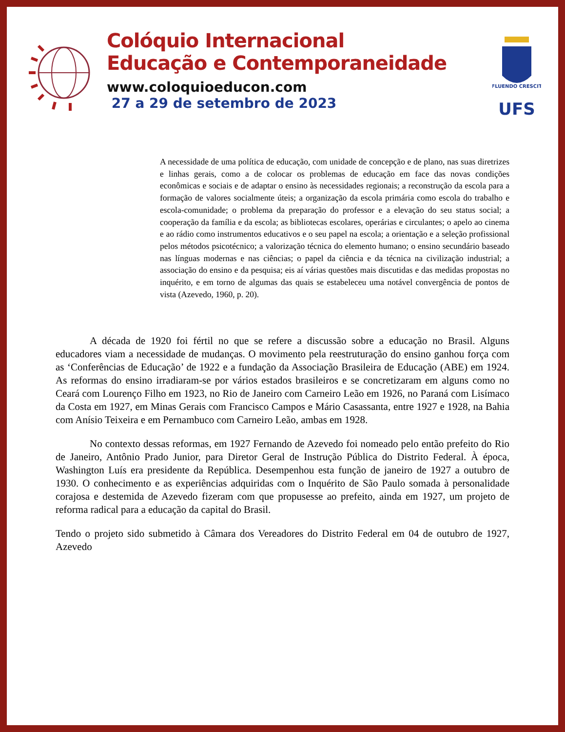Colóquio Internacional
Educação e Contemporaneidade
www.coloquioeducon.com
27 a 29 de setembro de 2023
FLUENDO CRESCIT
UFS
A necessidade de uma política de educação, com unidade de concepção e de plano, nas suas diretrizes e linhas gerais, como a de colocar os problemas de educação em face das novas condições econômicas e sociais e de adaptar o ensino às necessidades regionais; a reconstrução da escola para a formação de valores socialmente úteis; a organização da escola primária como escola do trabalho e escola-comunidade; o problema da preparação do professor e a elevação do seu status social; a cooperação da família e da escola; as bibliotecas escolares, operárias e circulantes; o apelo ao cinema e ao rádio como instrumentos educativos e o seu papel na escola; a orientação e a seleção profissional pelos métodos psicotécnico; a valorização técnica do elemento humano; o ensino secundário baseado nas línguas modernas e nas ciências; o papel da ciência e da técnica na civilização industrial; a associação do ensino e da pesquisa; eis aí várias questões mais discutidas e das medidas propostas no inquérito, e em torno de algumas das quais se estabeleceu uma notável convergência de pontos de vista (Azevedo, 1960, p. 20).
A década de 1920 foi fértil no que se refere a discussão sobre a educação no Brasil. Alguns educadores viam a necessidade de mudanças. O movimento pela reestruturação do ensino ganhou força com as ‘Conferências de Educação’ de 1922 e a fundação da Associação Brasileira de Educação (ABE) em 1924. As reformas do ensino irradiaram-se por vários estados brasileiros e se concretizaram em alguns como no Ceará com Lourenço Filho em 1923, no Rio de Janeiro com Carneiro Leão em 1926, no Paraná com Lisímaco da Costa em 1927, em Minas Gerais com Francisco Campos e Mário Casassanta, entre 1927 e 1928, na Bahia com Anísio Teixeira e em Pernambuco com Carneiro Leão, ambas em 1928.
No contexto dessas reformas, em 1927 Fernando de Azevedo foi nomeado pelo então prefeito do Rio de Janeiro, Antônio Prado Junior, para Diretor Geral de Instrução Pública do Distrito Federal. À época, Washington Luís era presidente da República. Desempenhou esta função de janeiro de 1927 a outubro de 1930. O conhecimento e as experiências adquiridas com o Inquérito de São Paulo somada à personalidade corajosa e destemida de Azevedo fizeram com que propusesse ao prefeito, ainda em 1927, um projeto de reforma radical para a educação da capital do Brasil.
Tendo o projeto sido submetido à Câmara dos Vereadores do Distrito Federal em 04 de outubro de 1927, Azevedo